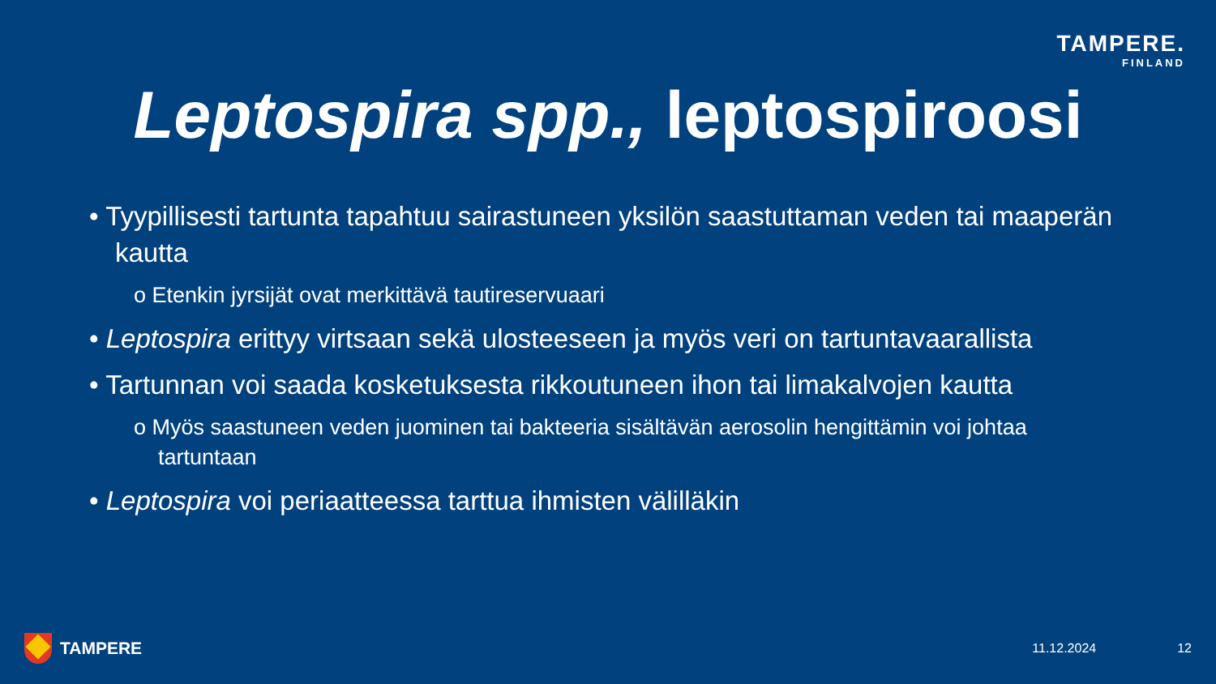TAMPERE.
FINLAND
Leptospira spp., leptospiroosi
• Tyypillisesti tartunta tapahtuu sairastuneen yksilön saastuttaman veden tai maaperän kautta
o Etenkin jyrsijät ovat merkittävä tautireservuaari
• Leptospira erittyy virtsaan sekä ulosteeseen ja myös veri on tartuntavaarallista
• Tartunnan voi saada kosketuksesta rikkoutuneen ihon tai limakalvojen kautta
o Myös saastuneen veden juominen tai bakteeria sisältävän aerosolin hengittämin voi johtaa tartuntaan
• Leptospira voi periaatteessa tarttua ihmisten välilläkin
TAMPERE 11.12.2024 12